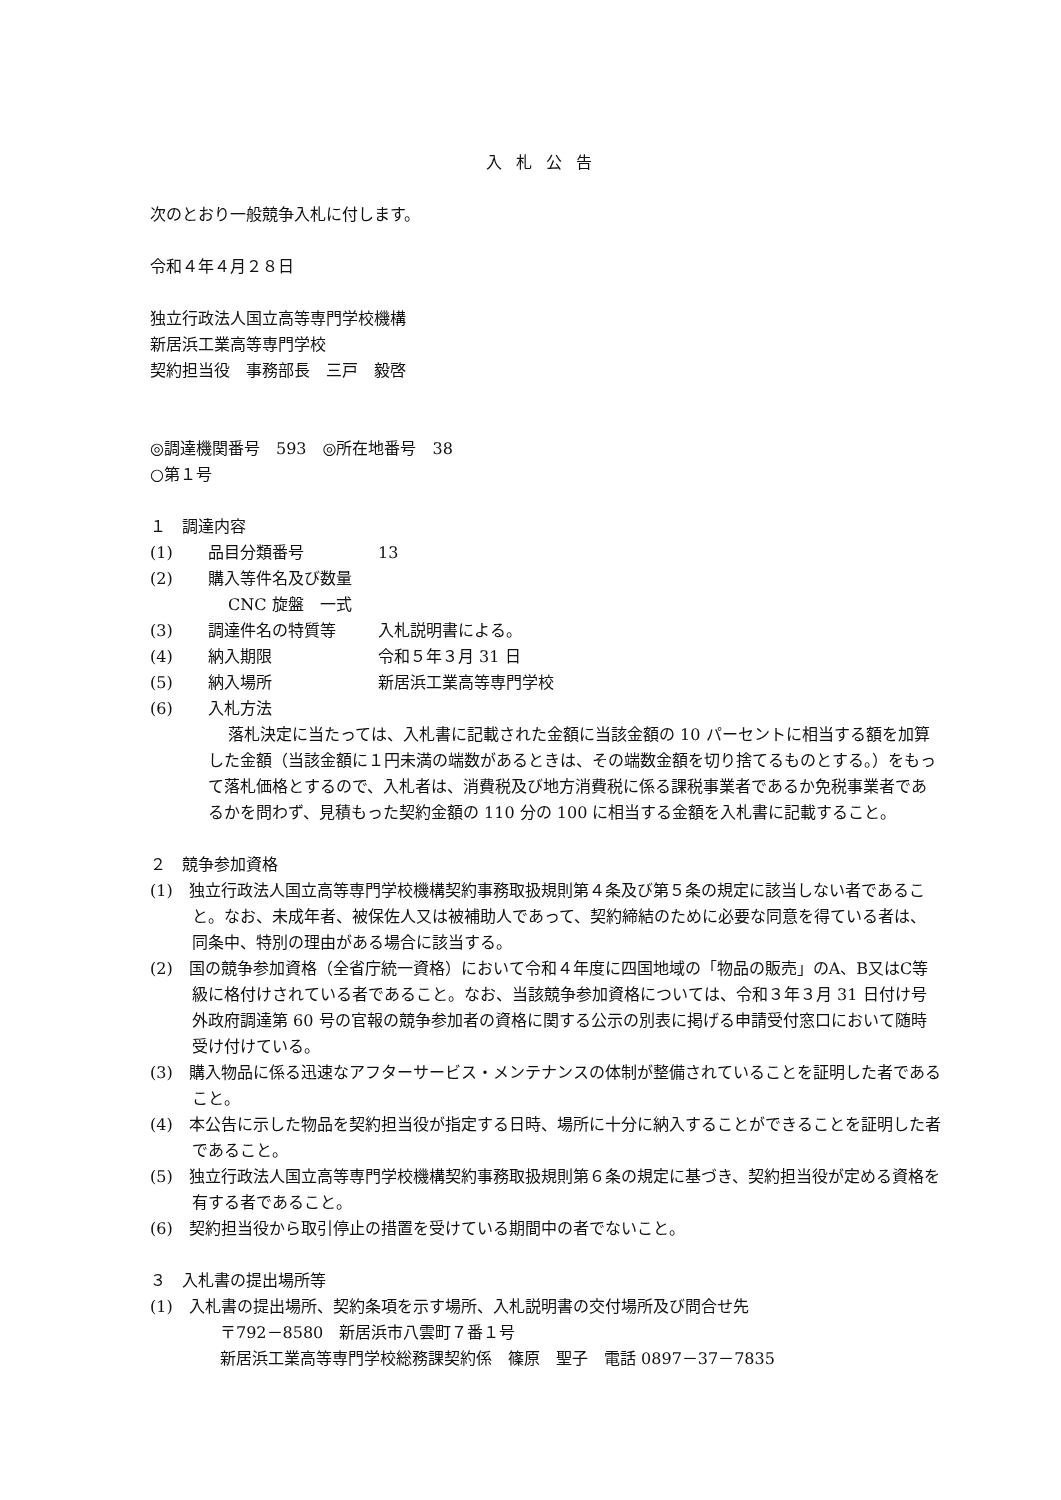入札公告
次のとおり一般競争入札に付します。
令和４年４月２８日
独立行政法人国立高等専門学校機構
新居浜工業高等専門学校
契約担当役　事務部長　三戸　毅啓
◎調達機関番号　593　◎所在地番号　38
○第１号
１　調達内容
(1) 品目分類番号 13
(2) 購入等件名及び数量
CNC 旋盤　一式
(3) 調達件名の特質等 入札説明書による。
(4) 納入期限 令和５年３月 31 日
(5) 納入場所 新居浜工業高等専門学校
(6) 入札方法
落札決定に当たっては、入札書に記載された金額に当該金額の 10 パーセントに相当する額を加算した金額（当該金額に１円未満の端数があるときは、その端数金額を切り捨てるものとする。）をもって落札価格とするので、入札者は、消費税及び地方消費税に係る課税事業者であるか免税事業者であるかを問わず、見積もった契約金額の 110 分の 100 に相当する金額を入札書に記載すること。
２　競争参加資格
(1)　独立行政法人国立高等専門学校機構契約事務取扱規則第４条及び第５条の規定に該当しない者であること。なお、未成年者、被保佐人又は被補助人であって、契約締結のために必要な同意を得ている者は、同条中、特別の理由がある場合に該当する。
(2)　国の競争参加資格（全省庁統一資格）において令和４年度に四国地域の「物品の販売」のA、B又はC等級に格付けされている者であること。なお、当該競争参加資格については、令和３年３月 31 日付け号外政府調達第 60 号の官報の競争参加者の資格に関する公示の別表に掲げる申請受付窓口において随時受け付けている。
(3)　購入物品に係る迅速なアフターサービス・メンテナンスの体制が整備されていることを証明した者であること。
(4)　本公告に示した物品を契約担当役が指定する日時、場所に十分に納入することができることを証明した者であること。
(5)　独立行政法人国立高等専門学校機構契約事務取扱規則第６条の規定に基づき、契約担当役が定める資格を有する者であること。
(6)　契約担当役から取引停止の措置を受けている期間中の者でないこと。
３　入札書の提出場所等
(1)　入札書の提出場所、契約条項を示す場所、入札説明書の交付場所及び問合せ先
〒792－8580　新居浜市八雲町７番１号
新居浜工業高等専門学校総務課契約係　篠原　聖子　電話 0897－37－7835